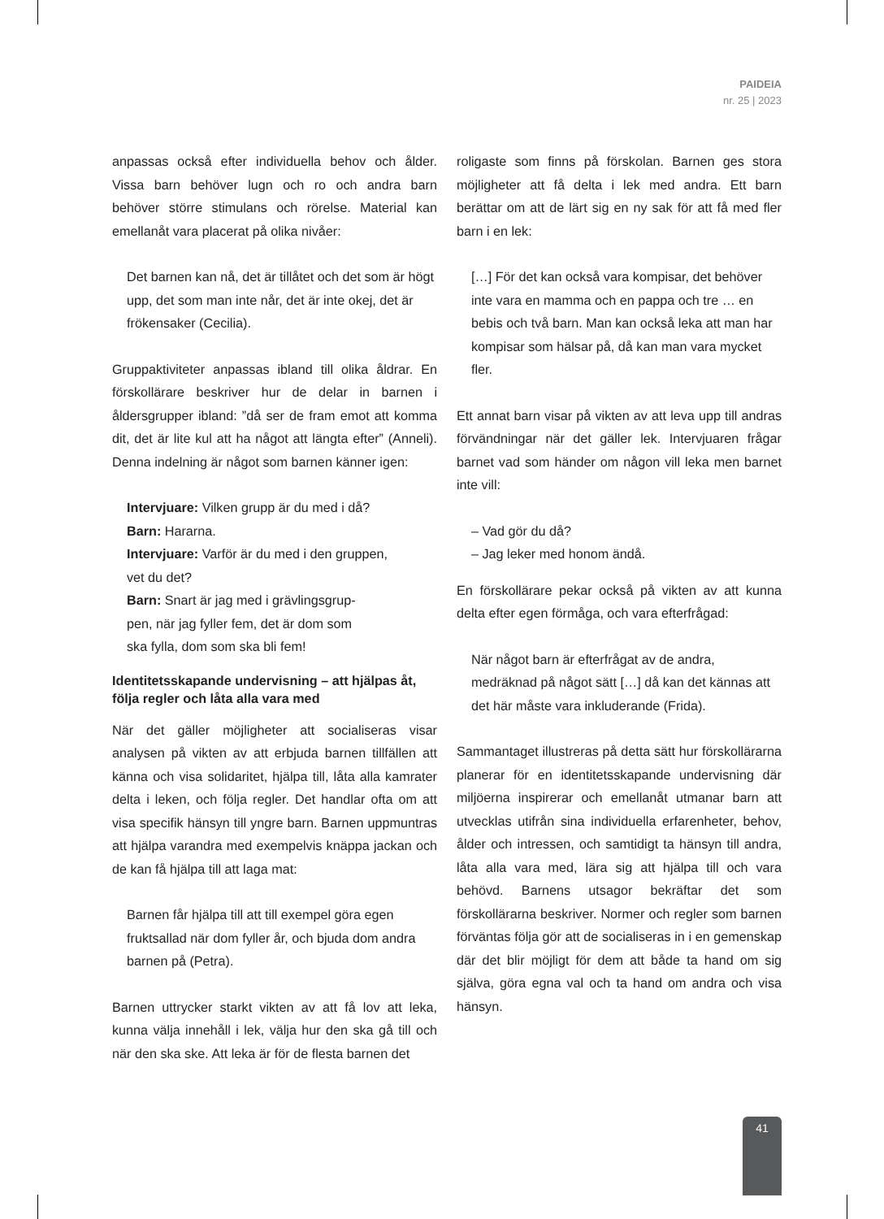PAIDEIA
nr. 25 | 2023
anpassas också efter individuella behov och ålder. Vissa barn behöver lugn och ro och andra barn behöver större stimulans och rörelse. Material kan emellanåt vara placerat på olika nivåer:
Det barnen kan nå, det är tillåtet och det som är högt upp, det som man inte når, det är inte okej, det är frökensaker (Cecilia).
Gruppaktiviteter anpassas ibland till olika åldrar. En förskollärare beskriver hur de delar in barnen i åldersgrupper ibland: ”då ser de fram emot att komma dit, det är lite kul att ha något att längta efter” (Anneli). Denna indelning är något som barnen känner igen:
Intervjuare: Vilken grupp är du med i då?
Barn: Hararna.
Intervjuare: Varför är du med i den gruppen,
vet du det?
Barn: Snart är jag med i grävlingsgrup-
pen, när jag fyller fem, det är dom som
ska fylla, dom som ska bli fem!
Identitetsskapande undervisning – att hjälpas åt, följa regler och låta alla vara med
När det gäller möjligheter att socialiseras visar analysen på vikten av att erbjuda barnen tillfällen att känna och visa solidaritet, hjälpa till, låta alla kamrater delta i leken, och följa regler. Det handlar ofta om att visa specifik hänsyn till yngre barn. Barnen uppmuntras att hjälpa varandra med exempelvis knäppa jackan och de kan få hjälpa till att laga mat:
Barnen får hjälpa till att till exempel göra egen fruktsallad när dom fyller år, och bjuda dom andra barnen på (Petra).
Barnen uttrycker starkt vikten av att få lov att leka, kunna välja innehåll i lek, välja hur den ska gå till och när den ska ske. Att leka är för de flesta barnen det
roligaste som finns på förskolan. Barnen ges stora möjligheter att få delta i lek med andra. Ett barn berättar om att de lärt sig en ny sak för att få med fler barn i en lek:
[…] För det kan också vara kompisar, det behöver inte vara en mamma och en pappa och tre … en bebis och två barn. Man kan också leka att man har kompisar som hälsar på, då kan man vara mycket fler.
Ett annat barn visar på vikten av att leva upp till andras förvändningar när det gäller lek. Intervjuaren frågar barnet vad som händer om någon vill leka men barnet inte vill:
– Vad gör du då?
– Jag leker med honom ändå.
En förskollärare pekar också på vikten av att kunna delta efter egen förmåga, och vara efterfrågad:
När något barn är efterfrågat av de andra, medräknad på något sätt […] då kan det kännas att det här måste vara inkluderande (Frida).
Sammantaget illustreras på detta sätt hur förskollärarna planerar för en identitetsskapande undervisning där miljöerna inspirerar och emellanåt utmanar barn att utvecklas utifrån sina individuella erfarenheter, behov, ålder och intressen, och samtidigt ta hänsyn till andra, låta alla vara med, lära sig att hjälpa till och vara behövd. Barnens utsagor bekräftar det som förskollärarna beskriver. Normer och regler som barnen förväntas följa gör att de socialiseras in i en gemenskap där det blir möjligt för dem att både ta hand om sig själva, göra egna val och ta hand om andra och visa hänsyn.
41